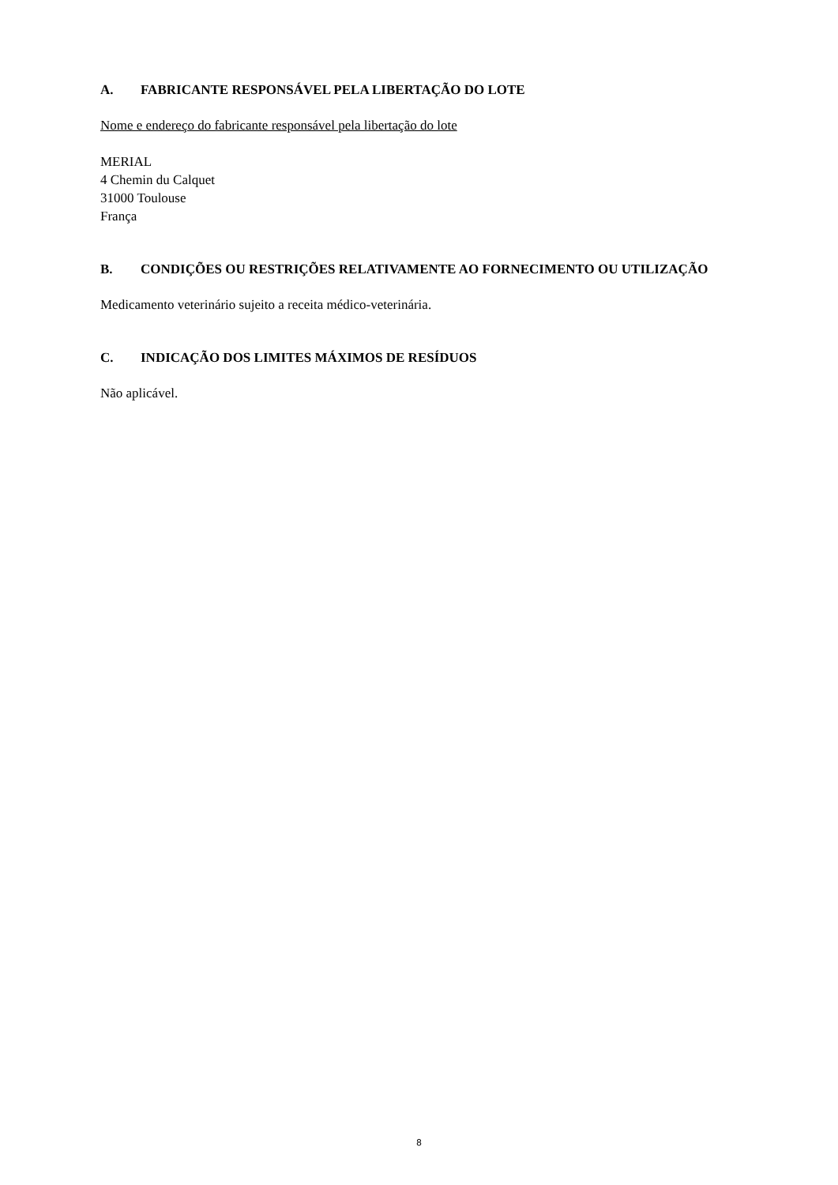A. FABRICANTE RESPONSÁVEL PELA LIBERTAÇÃO DO LOTE
Nome e endereço do fabricante responsável pela libertação do lote
MERIAL
4 Chemin du Calquet
31000 Toulouse
França
B. CONDIÇÕES OU RESTRIÇÕES RELATIVAMENTE AO FORNECIMENTO OU UTILIZAÇÃO
Medicamento veterinário sujeito a receita médico-veterinária.
C. INDICAÇÃO DOS LIMITES MÁXIMOS DE RESÍDUOS
Não aplicável.
8